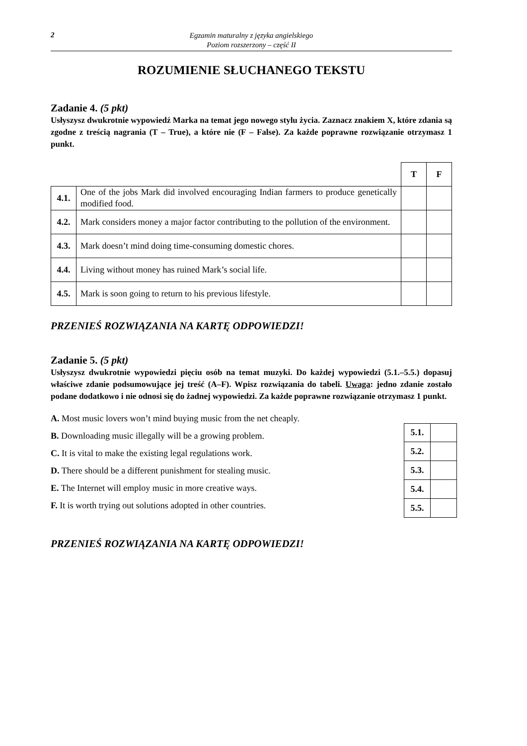2
Egzamin maturalny z języka angielskiego
Poziom rozszerzony – część II
ROZUMIENIE SŁUCHANEGO TEKSTU
Zadanie 4. (5 pkt)
Usłyszysz dwukrotnie wypowiedź Marka na temat jego nowego stylu życia. Zaznacz znakiem X, które zdania są zgodne z treścią nagrania (T – True), a które nie (F – False). Za każde poprawne rozwiązanie otrzymasz 1 punkt.
| | | T | F |
| 4.1. | One of the jobs Mark did involved encouraging Indian farmers to produce genetically modified food. | | |
| 4.2. | Mark considers money a major factor contributing to the pollution of the environment. | | |
| 4.3. | Mark doesn’t mind doing time-consuming domestic chores. | | |
| 4.4. | Living without money has ruined Mark’s social life. | | |
| 4.5. | Mark is soon going to return to his previous lifestyle. | | |
PRZENIEŚ ROZWIĄZANIA NA KARTĘ ODPOWIEDZI!
Zadanie 5. (5 pkt)
Usłyszysz dwukrotnie wypowiedzi pięciu osób na temat muzyki. Do każdej wypowiedzi (5.1.–5.5.) dopasuj właściwe zdanie podsumowujące jej treść (A–F). Wpisz rozwiązania do tabeli. Uwaga: jedno zdanie zostało podane dodatkowo i nie odnosi się do żadnej wypowiedzi. Za każde poprawne rozwiązanie otrzymasz 1 punkt.
A. Most music lovers won’t mind buying music from the net cheaply.
B. Downloading music illegally will be a growing problem.
C. It is vital to make the existing legal regulations work.
D. There should be a different punishment for stealing music.
E. The Internet will employ music in more creative ways.
F. It is worth trying out solutions adopted in other countries.
| 5.1. | |
| 5.2. | |
| 5.3. | |
| 5.4. | |
| 5.5. | |
PRZENIEŚ ROZWIĄZANIA NA KARTĘ ODPOWIEDZI!